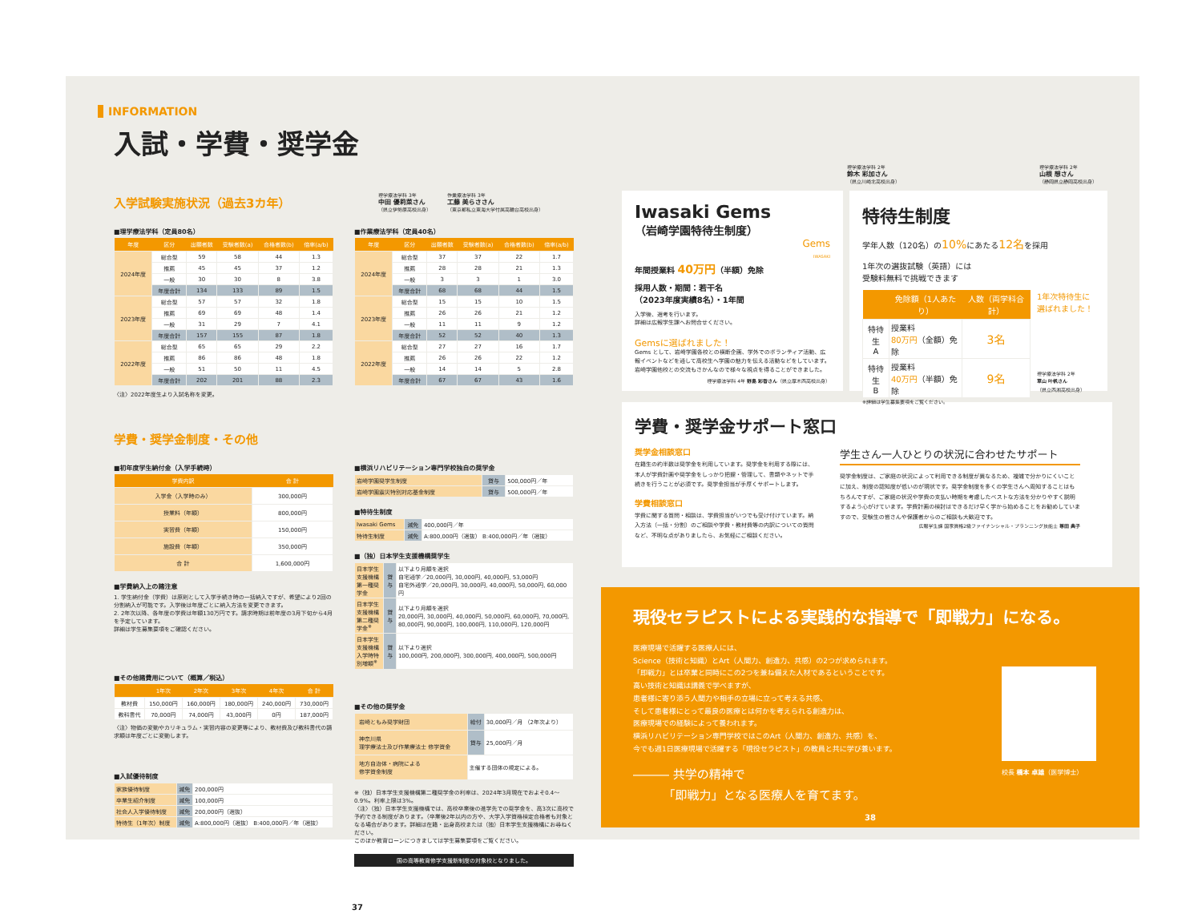INFORMATION
入試・学費・奨学金
理学療法学科 3年
中田 優莉菜さん
（県立伊勢原高校出身）
作業療法学科 3年
工藤 美らささん
（東京都私立東海大学付属高輪台高校出身）
入学試験実施状況（過去3カ年）
■理学療法学科（定員80名）
| 年度 | 区分 | 出願者数 | 受験者数(a) | 合格者数(b) | 倍率(a/b) |
| --- | --- | --- | --- | --- | --- |
| 2024年度 | 総合型 | 59 | 58 | 44 | 1.3 |
| | 推薦 | 45 | 45 | 37 | 1.2 |
| | 一般 | 30 | 30 | 8 | 3.8 |
| | 年度合計 | 134 | 133 | 89 | 1.5 |
| 2023年度 | 総合型 | 57 | 57 | 32 | 1.8 |
| | 推薦 | 69 | 69 | 48 | 1.4 |
| | 一般 | 31 | 29 | 7 | 4.1 |
| | 年度合計 | 157 | 155 | 87 | 1.8 |
| 2022年度 | 総合型 | 65 | 65 | 29 | 2.2 |
| | 推薦 | 86 | 86 | 48 | 1.8 |
| | 一般 | 51 | 50 | 11 | 4.5 |
| | 年度合計 | 202 | 201 | 88 | 2.3 |
〈注〉2022年度生より入試名称を変更。
■作業療法学科（定員40名）
| 年度 | 区分 | 出願者数 | 受験者数(a) | 合格者数(b) | 倍率(a/b) |
| --- | --- | --- | --- | --- | --- |
| 2024年度 | 総合型 | 37 | 37 | 22 | 1.7 |
| | 推薦 | 28 | 28 | 21 | 1.3 |
| | 一般 | 3 | 3 | 1 | 3.0 |
| | 年度合計 | 68 | 68 | 44 | 1.5 |
| 2023年度 | 総合型 | 15 | 15 | 10 | 1.5 |
| | 推薦 | 26 | 26 | 21 | 1.2 |
| | 一般 | 11 | 11 | 9 | 1.2 |
| | 年度合計 | 52 | 52 | 40 | 1.3 |
| 2022年度 | 総合型 | 27 | 27 | 16 | 1.7 |
| | 推薦 | 26 | 26 | 22 | 1.2 |
| | 一般 | 14 | 14 | 5 | 2.8 |
| | 年度合計 | 67 | 67 | 43 | 1.6 |
学費・奨学金制度・その他
■初年度学生納付金（入学手続時）
| 学費内訳 | 合 計 |
| --- | --- |
| 入学金（入学時のみ） | 300,000円 |
| 授業料（年額） | 800,000円 |
| 実習費（年額） | 150,000円 |
| 施設費（年額） | 350,000円 |
| 合 計 | 1,600,000円 |
■学費納入上の諸注意
1. 学生納付金（学費）は原則として入学手続き時の一括納入ですが、希望により2回の分割納入が可能です。入学後は年度ごとに納入方法を変更できます。
2. 2年次以降、各年度の学費は年額130万円です。請求時期は前年度の3月下旬から4月を予定しています。
詳細は学生募集要項をご確認ください。
■その他諸費用について（概算／税込）
| | 1年次 | 2年次 | 3年次 | 4年次 | 合 計 |
| --- | --- | --- | --- | --- | --- |
| 教材費 | 150,000円 | 160,000円 | 180,000円 | 240,000円 | 730,000円 |
| 教科書代 | 70,000円 | 74,000円 | 43,000円 | 0円 | 187,000円 |
〈注〉物価の変動やカリキュラム・実習内容の変更等により、教材費及び教科書代の請求額は年度ごとに変動します。
■入試優待制度
| 家族優待制度 | 減免 | 200,000円 |
| 卒業生紹介制度 | 減免 | 100,000円 |
| 社会人入学優待制度 | 減免 | 200,000円（選抜） |
| 特待生（1年次）制度 | 減免 | A:800,000円（選抜） B:400,000円／年（選抜） |
■横浜リハビリテーション専門学校独自の奨学金
| 岩崎学園奨学生制度 | 貸与 | 500,000円／年 |
| 岩崎学園震災特別対応基金制度 | 貸与 | 500,000円／年 |
■特待生制度
| Iwasaki Gems | 減免 | 400,000円／年 |
| 特待生制度 | 減免 | A:800,000円（選抜） B:400,000円／年（選抜） |
■（独）日本学生支援機構奨学生
| 日本学生支援機構 第一種奨学金 | 貸与 | 以下より月額を選択 自宅通学／20,000円, 30,000円, 40,000円, 53,000円 自宅外通学／20,000円, 30,000円, 40,000円, 50,000円, 60,000円 |
| 日本学生支援機構 第二種奨学金<sup>※</sup> | 貸与 | 以下より月額を選択 20,000円, 30,000円, 40,000円, 50,000円, 60,000円, 70,000円, 80,000円, 90,000円, 100,000円, 110,000円, 120,000円 |
| 日本学生支援機構 入学時特別増額<sup>※</sup> | 貸与 | 以下より選択 100,000円, 200,000円, 300,000円, 400,000円, 500,000円 |
■その他の奨学金
| 岩崎ともみ奨学財団 | 給付 | 30,000円／月 （2年次より） |
| 神奈川県 理学療法士及び作業療法士 修学資金 | 貸与 | 25,000円／月 |
| 地方自治体・病院による 修学資金制度 | 主催する団体の規定による。 | |
※（独）日本学生支援機構第二種奨学金の利率は、2024年3月現在でおよそ0.4〜0.9%。利率上限は3%。
〈注〉（独）日本学生支援機構では、高校卒業後の進学先での奨学金を、高3次に高校で予約できる制度があります。（卒業後2年以内の方や、大学入学資格検定合格者も対象となる場合があります。詳細は在籍・出身高校または（独）日本学生支援機構にお尋ねください。
このほか教育ローンにつきましては学生募集要項をご覧ください。
国の高等教育修学支援新制度の対象校となりました。
37
理学療法学科 2年
鈴木 彩加さん
（県立川崎北高校出身）
理学療法学科 2年
山根 想さん
（静岡県立静岡高校出身）
Iwasaki Gems
（岩崎学園特待生制度）
Gems
IWASAKI
年間授業料 40万円（半額）免除
採用人数・期間：若干名
（2023年度実績8名）・1年間
入学後、選考を行います。
詳細は広報学生課へお問合せください。
Gemsに選ばれました！
Gems として、岩崎学園各校との横断企画、学外でのボランティア活動、広報イベントなどを通して高校生へ学園の魅力を伝える活動などをしています。岩崎学園他校との交流もさかんなので様々な視点を得ることができました。
理学療法学科 4年 野島 彩香さん（県立厚木西高校出身）
特待生制度
学年人数（120名）の10% にあたる12名を採用
1年次の選抜試験（英語）には
受験料無料で挑戦できます
| | 免除額（1人あたり） | 人数（両学科合計） |
| --- | --- | --- |
| 特待生 A | 授業料 80万円 （全額）免除 | 3名 |
| 特待生 B | 授業料 40万円 （半額）免除 | 9名 |
1年次特待生に
選ばれました！
理学療法学科 2年
草山 叶帆さん
（県立西湘高校出身）
※詳細は学生募集要項をご覧ください。
学費・奨学金サポート窓口
奨学金相談窓口
在籍生の約半数は奨学金を利用しています。奨学金を利用する際には、本人が学費計画や奨学金をしっかり把握・管理して、書類やネットで手続きを行うことが必須です。奨学金担当が手厚くサポートします。
学費相談窓口
学費に関する質問・相談は、学費担当がいつでも受け付けています。納入方法（一括・分割）のご相談や学費・教材費等の内訳についての質問など、不明な点がありましたら、お気軽にご相談ください。
学生さん一人ひとりの状況に合わせたサポート
奨学金制度は、ご家庭の状況によって利用できる制度が異なるため、複雑で分かりにくいことに加え、制度の認知度が低いのが現状です。奨学金制度を多くの学生さんへ周知することはもちろんですが、ご家庭の状況や学費の支払い時期を考慮したベストな方法を分かりやすく説明するよう心がけています。学費計画の検討はできるだけ早く学から始めることをお勧めしていますので、受験生の皆さんや保護者からのご相談も大歓迎です。
広報学生課 国家資格2級ファイナンシャル・プランニング技能士 尊田 典子
現役セラピストによる実践的な指導で「即戦力」になる。
医療現場で活躍する医療人には、
Science（技術と知識）とArt（人間力、創造力、共感）の2つが求められます。
「即戦力」とは卒業と同時にこの2つを兼ね備えた人材であるということです。
高い技術と知識は講義で学べますが、
患者様に寄り添う人間力や相手の立場に立って考える共感、
そして患者様にとって最良の医療とは何かを考えられる創造力は、
医療現場での経験によって養われます。
横浜リハビリテーション専門学校ではこのArt（人間力、創造力、共感）を、
今でも週1日医療現場で活躍する「現役セラピスト」の教員と共に学び養います。
――― 共学の精神で
　　　「即戦力」となる医療人を育てます。
校長 橋本 卓雄（医学博士）
38